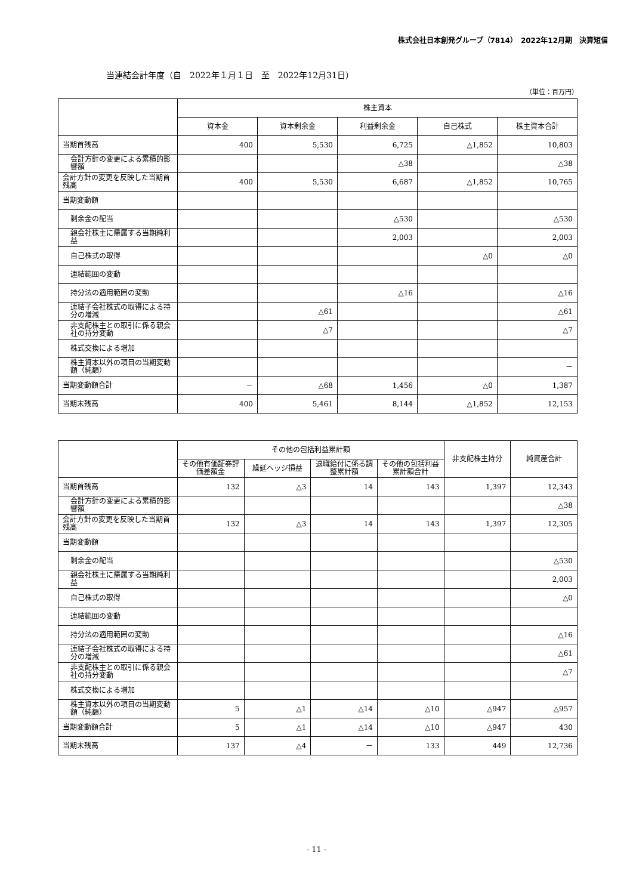株式会社日本創発グループ（7814）　2022年12月期　決算短信
当連結会計年度（自　2022年１月１日　至　2022年12月31日）
（単位：百万円）
| | 株主資本 | | | | |
| --- | --- | --- | --- | --- | --- |
| | 資本金 | 資本剰余金 | 利益剰余金 | 自己株式 | 株主資本合計 |
| 当期首残高 | 400 | 5,530 | 6,725 | △1,852 | 10,803 |
| 会計方針の変更による累積的影響額 | | | △38 | | △38 |
| 会計方針の変更を反映した当期首残高 | 400 | 5,530 | 6,687 | △1,852 | 10,765 |
| 当期変動額 | | | | | |
| 剰余金の配当 | | | △530 | | △530 |
| 親会社株主に帰属する当期純利益 | | | 2,003 | | 2,003 |
| 自己株式の取得 | | | | △0 | △0 |
| 連結範囲の変動 | | | | | |
| 持分法の適用範囲の変動 | | | △16 | | △16 |
| 連結子会社株式の取得による持分の増減 | | △61 | | | △61 |
| 非支配株主との取引に係る親会社の持分変動 | | △7 | | | △7 |
| 株式交換による増加 | | | | | |
| 株主資本以外の項目の当期変動額（純額） | | | | | － |
| 当期変動額合計 | － | △68 | 1,456 | △0 | 1,387 |
| 当期末残高 | 400 | 5,461 | 8,144 | △1,852 | 12,153 |
| | その他の包括利益累計額 | | | | 非支配株主持分 | 純資産合計 |
| --- | --- | --- | --- | --- | --- | --- |
| | その他有価証券評価差額金 | 繰延ヘッジ損益 | 退職給付に係る調整累計額 | その他の包括利益累計額合計 | | |
| 当期首残高 | 132 | △3 | 14 | 143 | 1,397 | 12,343 |
| 会計方針の変更による累積的影響額 | | | | | | △38 |
| 会計方針の変更を反映した当期首残高 | 132 | △3 | 14 | 143 | 1,397 | 12,305 |
| 当期変動額 | | | | | | |
| 剰余金の配当 | | | | | | △530 |
| 親会社株主に帰属する当期純利益 | | | | | | 2,003 |
| 自己株式の取得 | | | | | | △0 |
| 連結範囲の変動 | | | | | | |
| 持分法の適用範囲の変動 | | | | | | △16 |
| 連結子会社株式の取得による持分の増減 | | | | | | △61 |
| 非支配株主との取引に係る親会社の持分変動 | | | | | | △7 |
| 株式交換による増加 | | | | | | |
| 株主資本以外の項目の当期変動額（純額） | 5 | △1 | △14 | △10 | △947 | △957 |
| 当期変動額合計 | 5 | △1 | △14 | △10 | △947 | 430 |
| 当期末残高 | 137 | △4 | － | 133 | 449 | 12,736 |
- 11 -